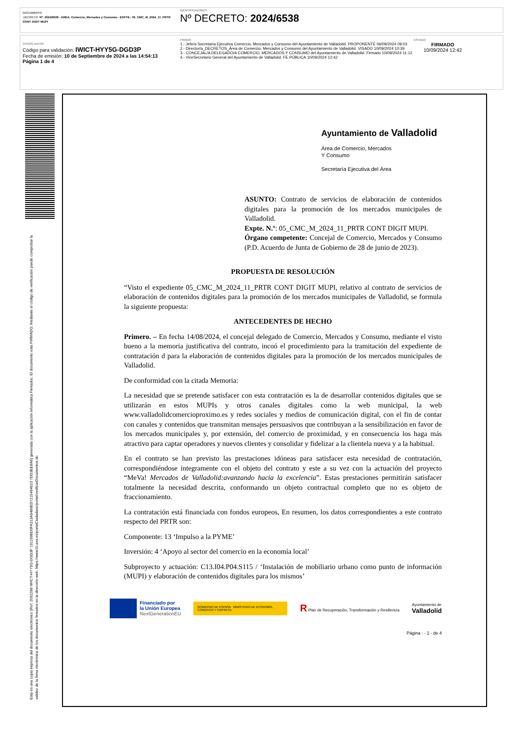DOCUMENTO
.DECRETO: Nº: 2024/6538 - ÁREA: Comercio, Mercados y Consumo - EXPTE.: 05_CMC_M_2024_11_PRTR CONT DIGIT MUPI
IDENTIFICADORES
Nº DECRETO: 2024/6538
OTROS DATOS
Código para validación: IWICT-HYY5G-DGD3P
Fecha de emisión: 10 de Septiembre de 2024 a las 14:54:13
Página 1 de 4
FIRMAS
1.- Jefe/a Secretaría Ejecutiva Comercio, Mercados y Consumo del Ayuntamiento de Valladolid. PROPONENTE 06/09/2024 09:03
2.- Director/a_DECRETOS_Área de Comercio, Mercados y Consumo del Ayuntamiento de Valladolid. VISADO 10/09/2024 10:39
3.- CONCEJAL/A DELEGADO/A COMERCIO, MERCADOS Y CONSUMO del Ayuntamiento de Valladolid. Firmado 10/09/2024 11:12
4.- ViceSecretario General del Ayuntamiento de Valladolid. FE PÚBLICA 10/09/2024 12:42
ESTADO
FIRMADO
10/09/2024 12:42
Esta es una copia impresa del documento electrónico (Ref: 2092288 IWICT-HYY5G-DGD3P 191159BD0FA313A9489ED7215494923 7DD3EE8A6) generada con la aplicación informática Firmadoc. El documento está FIRMADO. Mediante el código de verificación puede comprobar la validez de la firma electrónica de los documentos firmados en la dirección web: https://www10.ava.es/portalCiudadano/portal/verificarDocumentos.do
Ayuntamiento de Valladolid
Área de Comercio, Mercados
Y Consumo
Secretaría Ejecutiva del Área
ASUNTO: Contrato de servicios de elaboración de contenidos digitales para la promoción de los mercados municipales de Valladolid.
Expte. N.º: 05_CMC_M_2024_11_PRTR CONT DIGIT MUPI.
Órgano competente: Concejal de Comercio, Mercados y Consumo (P.D. Acuerdo de Junta de Gobierno de 28 de junio de 2023).
PROPUESTA DE RESOLUCIÓN
“Visto el expediente 05_CMC_M_2024_11_PRTR CONT DIGIT MUPI, relativo al contrato de servicios de elaboración de contenidos digitales para la promoción de los mercados municipales de Valladolid, se formula la siguiente propuesta:
ANTECEDENTES DE HECHO
Primero. – En fecha 14/08/2024, el concejal delegado de Comercio, Mercados y Consumo, mediante el visto bueno a la memoria justificativa del contrato, incoó el procedimiento para la tramitación del expediente de contratación d para la elaboración de contenidos digitales para la promoción de los mercados municipales de Valladolid.
De conformidad con la citada Memoria:
La necesidad que se pretende satisfacer con esta contratación es la de desarrollar contenidos digitales que se utilizarán en estos MUPIs y otros canales digitales como la web municipal, la web www.valladolidcomercioproximo.es y redes sociales y medios de comunicación digital, con el fin de contar con canales y contenidos que transmitan mensajes persuasivos que contribuyan a la sensibilización en favor de los mercados municipales y, por extensión, del comercio de proximidad, y en consecuencia los haga más atractivo para captar operadores y nuevos clientes y consolidar y fidelizar a la clientela nueva y a la habitual.
En el contrato se han previsto las prestaciones idóneas para satisfacer esta necesidad de contratación, correspondiéndose íntegramente con el objeto del contrato y este a su vez con la actuación del proyecto “MeVa! Mercados de Valladolid:avanzando hacia la excelencia”. Estas prestaciones permitirán satisfacer totalmente la necesidad descrita, conformando un objeto contractual completo que no es objeto de fraccionamiento.
La contratación está financiada con fondos europeos, En resumen, los datos correspondientes a este contrato respecto del PRTR son:
Componente: 13 ‘Impulso a la PYME’
Inversión: 4 ‘Apoyo al sector del comercio en la economía local’
Subproyecto y actuación: C13.I04.P04.S115 / ‘Instalación de mobiliario urbano como punto de información (MUPI) y elaboración de contenidos digitales para los mismos’
Financiado por
la Unión Europea
NextGenerationEU
GOBIERNO DE ESPAÑA MINISTERIO DE ECONOMÍA, COMERCIO Y EMPRESA
R Plan de Recuperación, Transformación y Resiliencia
Ayuntamiento de
Valladolid
Página : - 1 - de 4